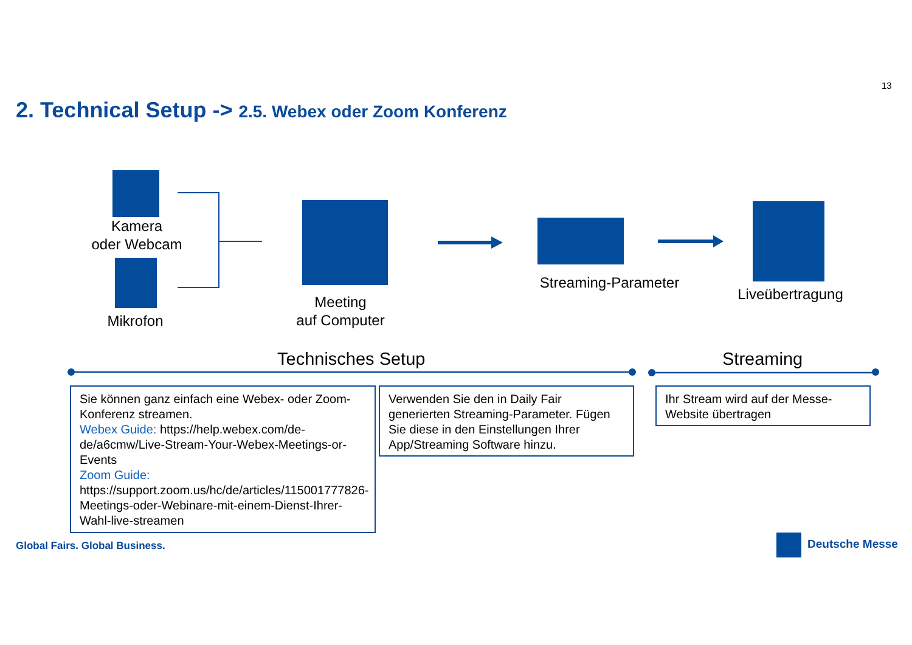13
2. Technical Setup -> 2.5. Webex oder Zoom Konferenz
Kamera
oder Webcam
Mikrofon
Meeting
auf Computer
Streaming-Parameter
Liveübertragung
Technisches Setup Streaming
Sie können ganz einfach eine Webex- oder Zoom-Konferenz streamen.
Webex Guide: https://help.webex.com/de-de/a6cmw/Live-Stream-Your-Webex-Meetings-or-Events
Zoom Guide: https://support.zoom.us/hc/de/articles/115001777826-Meetings-oder-Webinare-mit-einem-Dienst-Ihrer-Wahl-live-streamen
Verwenden Sie den in Daily Fair generierten Streaming-Parameter. Fügen Sie diese in den Einstellungen Ihrer App/Streaming Software hinzu.
Ihr Stream wird auf der Messe-Website übertragen
Global Fairs. Global Business. Deutsche Messe